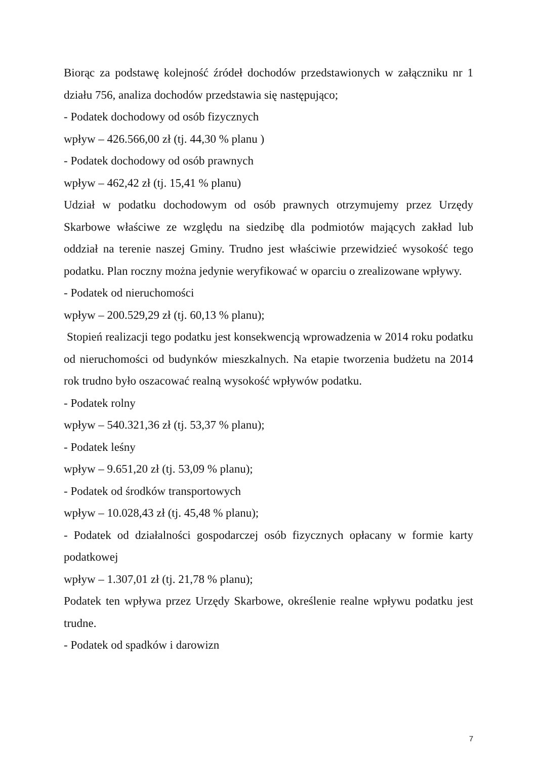Biorąc za podstawę kolejność źródeł dochodów przedstawionych w załączniku nr 1 działu 756, analiza dochodów przedstawia się następująco;
- Podatek dochodowy od osób fizycznych
wpływ – 426.566,00 zł (tj. 44,30 % planu )
- Podatek dochodowy od osób prawnych
wpływ – 462,42 zł (tj. 15,41 % planu)
Udział w podatku dochodowym od osób prawnych otrzymujemy przez Urzędy Skarbowe właściwe ze względu na siedzibę dla podmiotów mających zakład lub oddział na terenie naszej Gminy. Trudno jest właściwie przewidzieć wysokość tego podatku. Plan roczny można jedynie weryfikować w oparciu o zrealizowane wpływy.
- Podatek od nieruchomości
wpływ – 200.529,29 zł (tj. 60,13 % planu);
Stopień realizacji tego podatku jest konsekwencją wprowadzenia w 2014 roku podatku od nieruchomości od budynków mieszkalnych. Na etapie tworzenia budżetu na 2014 rok trudno było oszacować realną wysokość wpływów podatku.
- Podatek rolny
wpływ – 540.321,36 zł (tj. 53,37 % planu);
- Podatek leśny
wpływ – 9.651,20 zł (tj. 53,09 % planu);
- Podatek od środków transportowych
wpływ – 10.028,43 zł (tj. 45,48 % planu);
- Podatek od działalności gospodarczej osób fizycznych opłacany w formie karty podatkowej
wpływ – 1.307,01 zł (tj. 21,78 % planu);
Podatek ten wpływa przez Urzędy Skarbowe, określenie realne wpływu podatku jest trudne.
- Podatek od spadków i darowizn
7